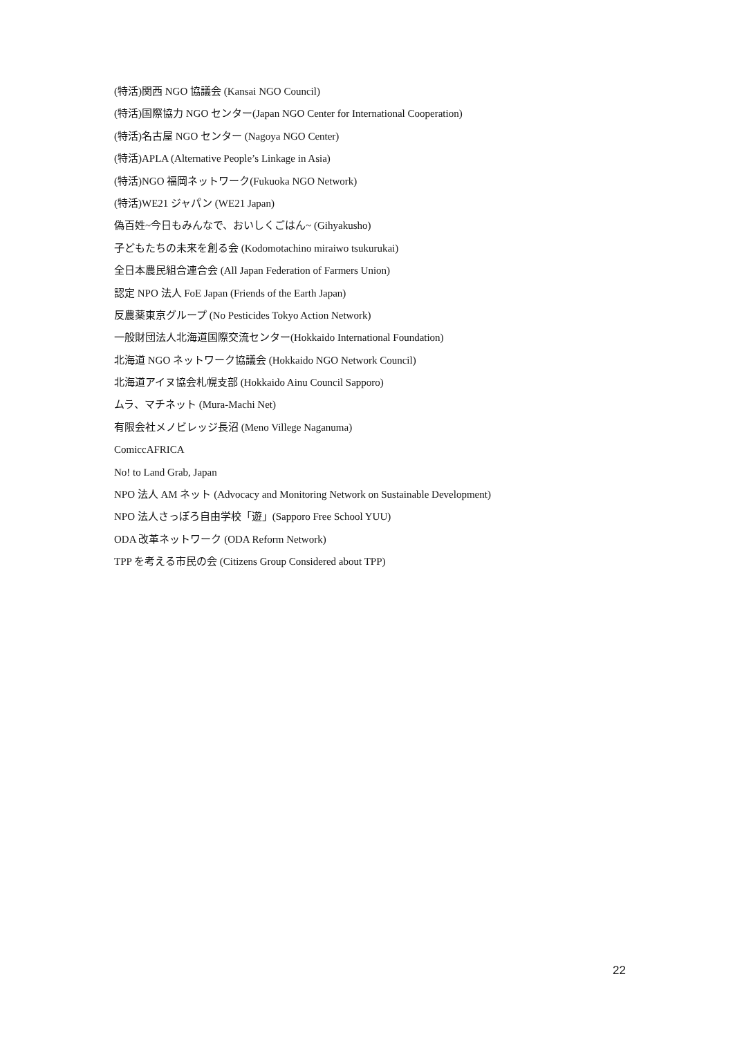(特活)関西 NGO 協議会 (Kansai NGO Council)
(特活)国際協力 NGO センター(Japan NGO Center for International Cooperation)
(特活)名古屋 NGO センター (Nagoya NGO Center)
(特活)APLA (Alternative People’s Linkage in Asia)
(特活)NGO 福岡ネットワーク(Fukuoka NGO Network)
(特活)WE21 ジャパン (WE21 Japan)
偽百姓~今日もみんなで、おいしくごはん~ (Gihyakusho)
子どもたちの未来を創る会 (Kodomotachino miraiwo tsukurukai)
全日本農民組合連合会 (All Japan Federation of Farmers Union)
認定 NPO 法人 FoE Japan (Friends of the Earth Japan)
反農薬東京グループ (No Pesticides Tokyo Action Network)
一般財団法人北海道国際交流センター(Hokkaido International Foundation)
北海道 NGO ネットワーク協議会 (Hokkaido NGO Network Council)
北海道アイヌ協会札幌支部 (Hokkaido Ainu Council Sapporo)
ムラ、マチネット (Mura-Machi Net)
有限会社メノビレッジ長沼 (Meno Villege Naganuma)
ComiccAFRICA
No! to Land Grab, Japan
NPO 法人 AM ネット (Advocacy and Monitoring Network on Sustainable Development)
NPO 法人さっぽろ自由学校「遊」(Sapporo Free School YUU)
ODA 改革ネットワーク (ODA Reform Network)
TPP を考える市民の会 (Citizens Group Considered about TPP)
22